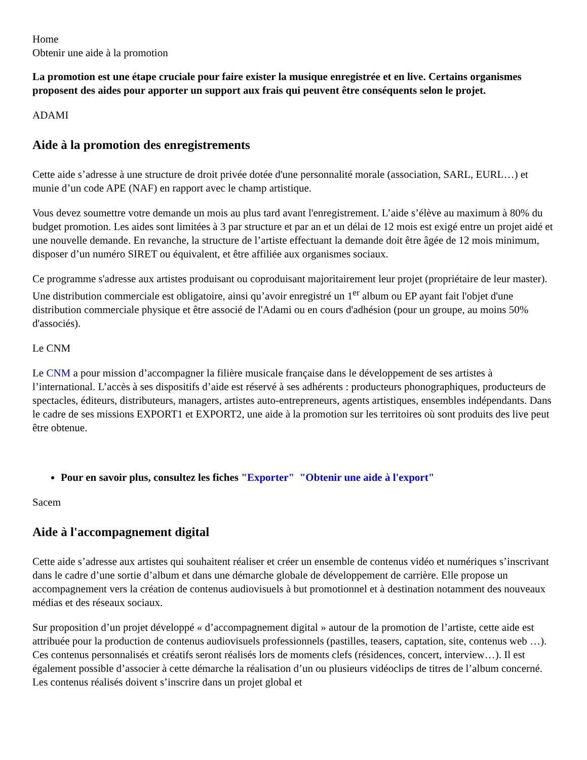Home
Obtenir une aide à la promotion
La promotion est une étape cruciale pour faire exister la musique enregistrée et en live. Certains organismes proposent des aides pour apporter un support aux frais qui peuvent être conséquents selon le projet.
ADAMI
Aide à la promotion des enregistrements
Cette aide s’adresse à une structure de droit privée dotée d'une personnalité morale (association, SARL, EURL…) et munie d’un code APE (NAF) en rapport avec le champ artistique.
Vous devez soumettre votre demande un mois au plus tard avant l'enregistrement. L’aide s’élève au maximum à 80% du budget promotion. Les aides sont limitées à 3 par structure et par an et un délai de 12 mois est exigé entre un projet aidé et une nouvelle demande. En revanche, la structure de l’artiste effectuant la demande doit être âgée de 12 mois minimum, disposer d’un numéro SIRET ou équivalent, et être affiliée aux organismes sociaux.
Ce programme s'adresse aux artistes produisant ou coproduisant majoritairement leur projet (propriétaire de leur master). Une distribution commerciale est obligatoire, ainsi qu’avoir enregistré un 1<sup>er</sup> album ou EP ayant fait l'objet d'une distribution commerciale physique et être associé de l'Adami ou en cours d'adhésion (pour un groupe, au moins 50% d'associés).
Le CNM
Le CNM a pour mission d’accompagner la filière musicale française dans le développement de ses artistes à l’international. L’accès à ses dispositifs d’aide est réservé à ses adhérents : producteurs phonographiques, producteurs de spectacles, éditeurs, distributeurs, managers, artistes auto-entrepreneurs, agents artistiques, ensembles indépendants. Dans le cadre de ses missions EXPORT1 et EXPORT2, une aide à la promotion sur les territoires où sont produits des live peut être obtenue.
Pour en savoir plus, consultez les fiches "Exporter" "Obtenir une aide à l'export"
Sacem
Aide à l'accompagnement digital
Cette aide s’adresse aux artistes qui souhaitent réaliser et créer un ensemble de contenus vidéo et numériques s’inscrivant dans le cadre d’une sortie d’album et dans une démarche globale de développement de carrière. Elle propose un accompagnement vers la création de contenus audiovisuels à but promotionnel et à destination notamment des nouveaux médias et des réseaux sociaux.
Sur proposition d’un projet développé « d’accompagnement digital » autour de la promotion de l’artiste, cette aide est attribuée pour la production de contenus audiovisuels professionnels (pastilles, teasers, captation, site, contenus web …). Ces contenus personnalisés et créatifs seront réalisés lors de moments clefs (résidences, concert, interview…). Il est également possible d’associer à cette démarche la réalisation d’un ou plusieurs vidéoclips de titres de l’album concerné. Les contenus réalisés doivent s’inscrire dans un projet global et